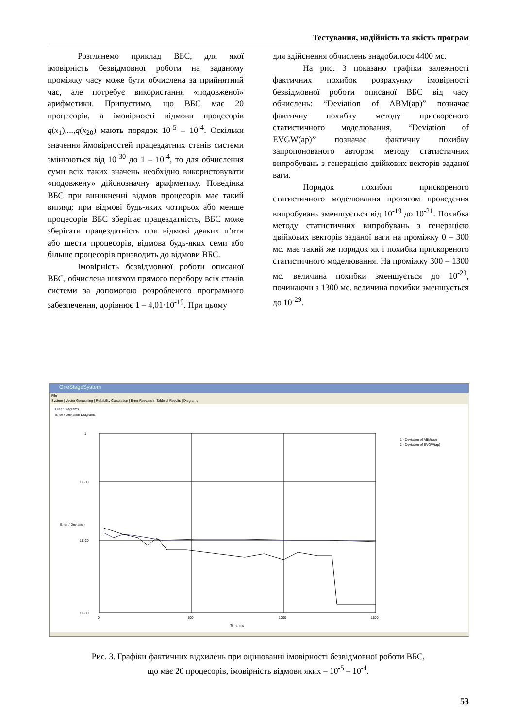Тестування, надійність та якість програм
Розглянемо приклад ВБС, для якої імовірність безвідмовної роботи на заданому проміжку часу може бути обчислена за прийнятний час, але потребує використання «подовженої» арифметики. Припустимо, що ВБС має 20 процесорів, а імовірності відмови процесорів q(x<sub>1</sub>),...,q(x<sub>20</sub>) мають порядок 10<sup>-5</sup> – 10<sup>-4</sup>. Оскільки значення ймовірностей працездатних станів системи змінюються від 10<sup>-30</sup> до 1 – 10<sup>-4</sup>, то для обчислення суми всіх таких значень необхідно використовувати «подовжену» дійснозначну арифметику. Поведінка ВБС при виникненні відмов процесорів має такий вигляд: при відмові будь-яких чотирьох або менше процесорів ВБС зберігає працездатність, ВБС може зберігати працездатність при відмові деяких п’яти або шести процесорів, відмова будь-яких семи або більше процесорів призводить до відмови ВБС.
Імовірність безвідмовної роботи описаної ВБС, обчислена шляхом прямого перебору всіх станів системи за допомогою розробленого програмного забезпечення, дорівнює 1 – 4,01·10<sup>-19</sup>. При цьому
для здійснення обчислень знадобилося 4400 мс.
На рис. 3 показано графіки залежності фактичних похибок розрахунку імовірності безвідмовної роботи описаної ВБС від часу обчислень: “Deviation of ABM(ap)” позначає фактичну похибку методу прискореного статистичного моделювання, “Deviation of EVGW(ap)” позначає фактичну похибку запропонованого автором методу статистичних випробувань з генерацією двійкових векторів заданої ваги.
Порядок похибки прискореного статистичного моделювання протягом проведення випробувань зменшується від 10<sup>-19</sup> до 10<sup>-21</sup>. Похибка методу статистичних випробувань з генерацією двійкових векторів заданої ваги на проміжку 0 – 300 мс. має такий же порядок як і похибка прискореного статистичного моделювання. На проміжку 300 – 1300 мс. величина похибки зменшується до 10<sup>-23</sup>, починаючи з 1300 мс. величина похибки зменшується до 10<sup>-29</sup>.
OneStageSystem
File
System | Vector Generating | Reliability Calculation | Error Research | Table of Results | Diagrams
Clear Diagrams
Error / Deviation Diagrams
1
1E-08
1E-20
1E-30
0
500
1000
1500
Time, ms
1 - Deviation of ABM(ap)
2 - Deviation of EVGW(ap)
Error / Deviation
Рис. 3. Графіки фактичних відхилень при оцінюванні імовірності безвідмовної роботи ВБС,
що має 20 процесорів, імовірність відмови яких – 10<sup>-5</sup> – 10<sup>-4</sup>.
53